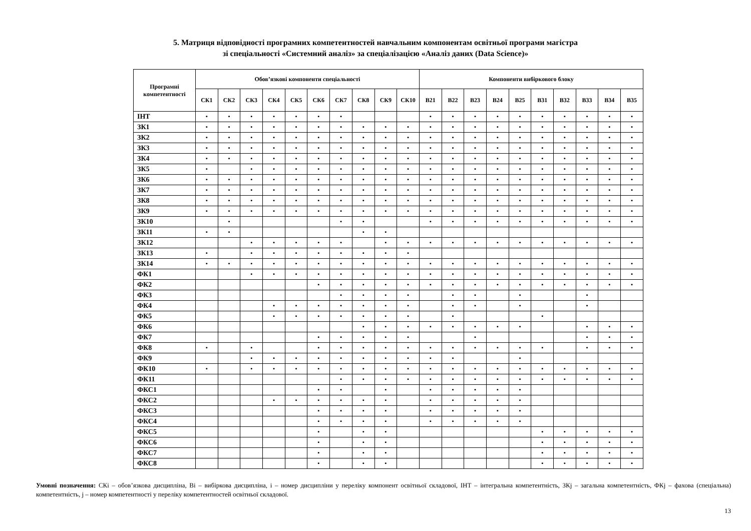5. Матриця відповідності програмних компетентностей навчальним компонентам освітньої програми магістра
зі спеціальності «Системний аналіз» за спеціалізацією «Аналіз даних (Data Science)»
| Програмні компетентності | Обов’язкові компоненти спеціальності | | | | | | | | | | Компоненти вибіркового блоку | | | | | | | | | |
| --- | --- | --- | --- | --- | --- | --- | --- | --- | --- | --- | --- | --- | --- | --- | --- | --- | --- | --- | --- | --- |
| | СК1 | СК2 | СК3 | СК4 | СК5 | СК6 | СК7 | СК8 | СК9 | СК10 | В21 | В22 | В23 | В24 | В25 | В31 | В32 | В33 | В34 | В35 |
| ІНТ | • | • | • | • | • | • | • | | | | • | • | • | • | • | • | • | • | • | • |
| ЗК1 | • | • | • | • | • | • | • | • | • | • | • | • | • | • | • | • | • | • | • | • |
| ЗК2 | • | • | • | • | • | • | • | • | • | • | • | • | • | • | • | • | • | • | • | • |
| ЗК3 | • | • | • | • | • | • | • | • | • | • | • | • | • | • | • | • | • | • | • | • |
| ЗК4 | • | • | • | • | • | • | • | • | • | • | • | • | • | • | • | • | • | • | • | • |
| ЗК5 | • | | • | • | • | • | • | • | • | • | • | • | • | • | • | • | • | • | • | • |
| ЗК6 | • | • | • | • | • | • | • | • | • | • | • | • | • | • | • | • | • | • | • | • |
| ЗК7 | • | • | • | • | • | • | • | • | • | • | • | • | • | • | • | • | • | • | • | • |
| ЗК8 | • | • | • | • | • | • | • | • | • | • | • | • | • | • | • | • | • | • | • | • |
| ЗК9 | • | • | • | • | • | • | • | • | • | • | • | • | • | • | • | • | • | • | • | • |
| ЗК10 | | • | | | | | • | • | | | • | • | • | • | • | • | • | • | • | • |
| ЗК11 | • | • | | | | | | • | • | | | | | | | | | | | |
| ЗК12 | | | • | • | • | • | • | | • | • | • | • | • | • | • | • | • | • | • | • |
| ЗК13 | • | | • | • | • | • | • | • | • | • | | | | | | | | | | |
| ЗК14 | • | • | • | • | • | • | • | • | • | • | • | • | • | • | • | • | • | • | • | • |
| ФК1 | | | • | • | • | • | • | • | • | • | • | • | • | • | • | • | • | • | • | • |
| ФК2 | | | | | | • | • | • | • | • | • | • | • | • | • | • | • | • | • | • |
| ФК3 | | | | | | | • | • | • | • | | • | • | | • | | | • | | |
| ФК4 | | | | • | • | • | • | • | • | • | | • | • | | • | | | • | | |
| ФК5 | | | | • | • | • | • | • | • | • | | • | | | | • | | | | |
| ФК6 | | | | | | | | • | • | • | • | • | • | • | • | | | • | • | • |
| ФК7 | | | | | | • | • | • | • | • | | | • | | | | | • | • | • |
| ФК8 | • | | • | | | • | • | • | • | • | • | • | • | • | • | • | | • | • | • |
| ФК9 | | | • | • | • | • | • | • | • | • | • | • | | | • | | | | | |
| ФК10 | • | | • | • | • | • | • | • | • | • | • | • | • | • | • | • | • | • | • | • |
| ФК11 | | | | | | | • | • | • | • | • | • | • | • | • | • | • | • | • | • |
| ФКС1 | | | | | | • | • | | • | | • | • | • | • | • | | | | | |
| ФКС2 | | | | • | • | • | • | • | • | | • | • | • | • | • | | | | | |
| ФКС3 | | | | | | • | • | • | • | | • | • | • | • | • | | | | | |
| ФКС4 | | | | | | • | • | • | • | | • | • | • | • | • | | | | | |
| ФКС5 | | | | | | • | | • | • | | | | | | | • | • | • | • | • |
| ФКС6 | | | | | | • | | • | • | | | | | | | • | • | • | • | • |
| ФКС7 | | | | | | • | | • | • | | | | | | | • | • | • | • | • |
| ФКС8 | | | | | | • | | • | • | | | | | | | • | • | • | • | • |
Умовні позначення: СКі – обов’язкова дисципліна, Ві – вибіркова дисципліна, і – номер дисципліни у переліку компонент освітньої складової, ІНТ – інтегральна компетентність, ЗКj – загальна компетентність, ФКj – фахова (спеціальна) компетентність, j – номер компетентності у переліку компетентностей освітньої складової.
13